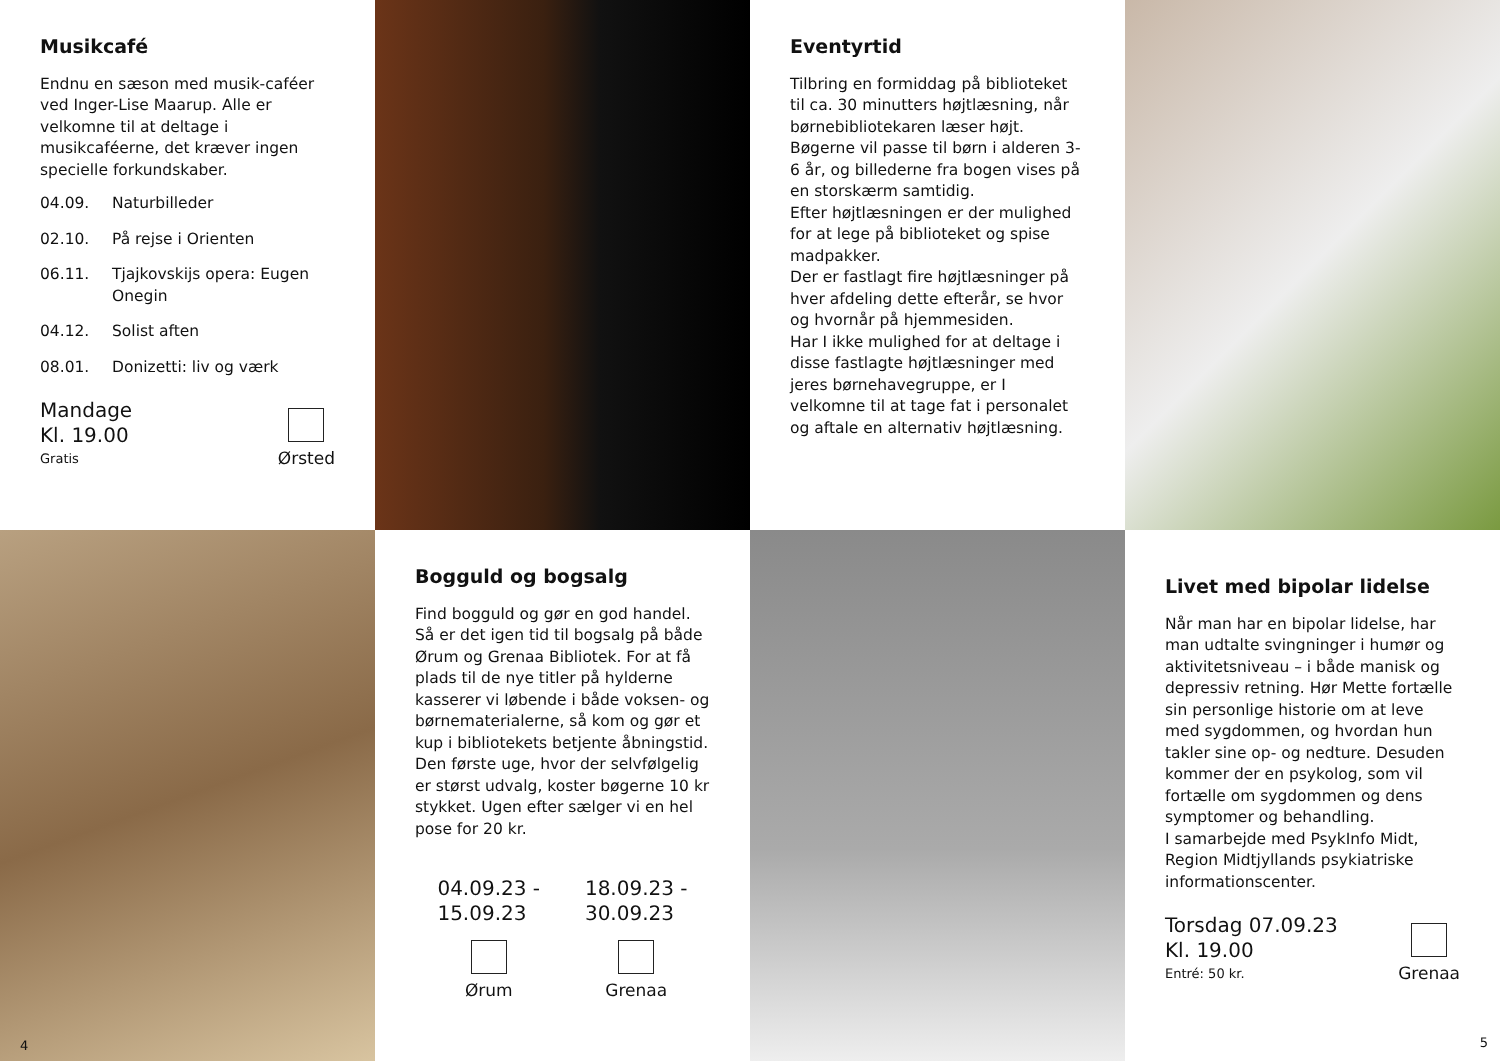Musikcafé
Endnu en sæson med musik-caféer ved Inger-Lise Maarup. Alle er velkomne til at deltage i musikcaféerne, det kræver ingen specielle forkundskaber.
04.09. Naturbilleder
02.10. På rejse i Orienten
06.11. Tjajkovskijs opera: Eugen Onegin
04.12. Solist aften
08.01. Donizetti: liv og værk
Mandage
Kl. 19.00
Gratis
Ørsted
Eventyrtid
Tilbring en formiddag på biblioteket til ca. 30 minutters højtlæsning, når børnebibliotekaren læser højt. Bøgerne vil passe til børn i alderen 3-6 år, og billederne fra bogen vises på en storskærm samtidig.
Efter højtlæsningen er der mulighed for at lege på biblioteket og spise madpakker.
Der er fastlagt fire højtlæsninger på hver afdeling dette efterår, se hvor og hvornår på hjemmesiden.
Har I ikke mulighed for at deltage i disse fastlagte højtlæsninger med jeres børnehavegruppe, er I velkomne til at tage fat i personalet og aftale en alternativ højtlæsning.
4
Bogguld og bogsalg
Find bogguld og gør en god handel.
Så er det igen tid til bogsalg på både Ørum og Grenaa Bibliotek. For at få plads til de nye titler på hylderne kasserer vi løbende i både voksen- og børnematerialerne, så kom og gør et kup i bibliotekets betjente åbningstid. Den første uge, hvor der selvfølgelig er størst udvalg, koster bøgerne 10 kr stykket. Ugen efter sælger vi en hel pose for 20 kr.
04.09.23 -
15.09.23
Ørum
18.09.23 -
30.09.23
Grenaa
Livet med bipolar lidelse
Når man har en bipolar lidelse, har man udtalte svingninger i humør og aktivitetsniveau – i både manisk og depressiv retning. Hør Mette fortælle sin personlige historie om at leve med sygdommen, og hvordan hun takler sine op- og nedture. Desuden kommer der en psykolog, som vil fortælle om sygdommen og dens symptomer og behandling.
I samarbejde med PsykInfo Midt, Region Midtjyllands psykiatriske informationscenter.
Torsdag 07.09.23
Kl. 19.00
Entré: 50 kr.
Grenaa
5